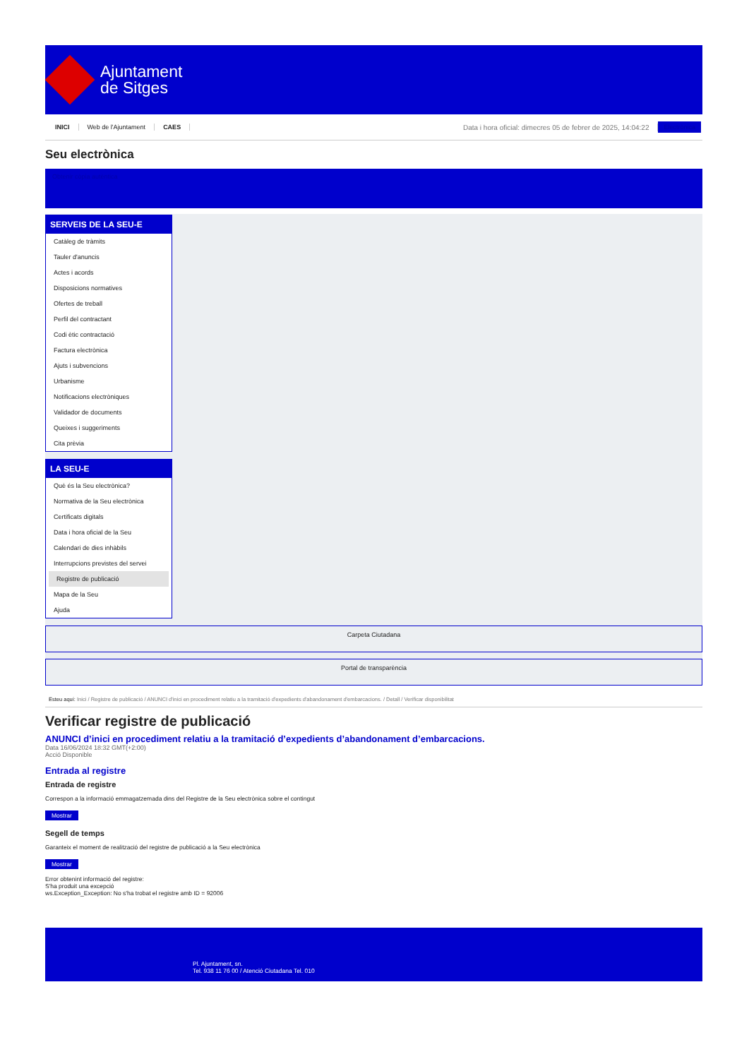Ajuntament
de Sitges
INICI Web de l'Ajuntament CAES Data i hora oficial: dimecres 05 de febrer de 2025, 14:04:22 Electrònica
Seu electrònica
Obtenir còpia autèntica
SERVEIS DE LA SEU-E
Catàleg de tràmits
Tauler d'anuncis
Actes i acords
Disposicions normatives
Ofertes de treball
Perfil del contractant
Codi ètic contractació
Factura electrònica
Ajuts i subvencions
Urbanisme
Notificacions electròniques
Validador de documents
Queixes i suggeriments
Cita prèvia
LA SEU-E
Què és la Seu electrònica?
Normativa de la Seu electrònica
Certificats digitals
Data i hora oficial de la Seu
Calendari de dies inhàbils
Interrupcions previstes del servei
Registre de publicació
Mapa de la Seu
Ajuda
Carpeta Ciutadana
Portal de transparència
Esteu aquí: Inici / Registre de publicació / ANUNCI d'inici en procediment relatiu a la tramitació d'expedients d'abandonament d'embarcacions. / Detall / Verificar disponibilitat
Verificar registre de publicació
ANUNCI d’inici en procediment relatiu a la tramitació d’expedients d’abandonament d’embarcacions.
Data 16/06/2024 18:32 GMT(+2:00)
Acció Disponible
Entrada al registre
Entrada de registre
Correspon a la informació emmagatzemada dins del Registre de la Seu electrònica sobre el contingut
Mostrar
Segell de temps
Garanteix el moment de realització del registre de publicació a la Seu electrònica
Mostrar
Error obtenint informació del registre:
S'ha produit una excepció
ws.Exception_Exception: No s'ha trobat el registre amb ID = 92006
Pl. Ajuntament, sn.
Tel. 938 11 76 00 / Atenció Ciutadana Tel. 010